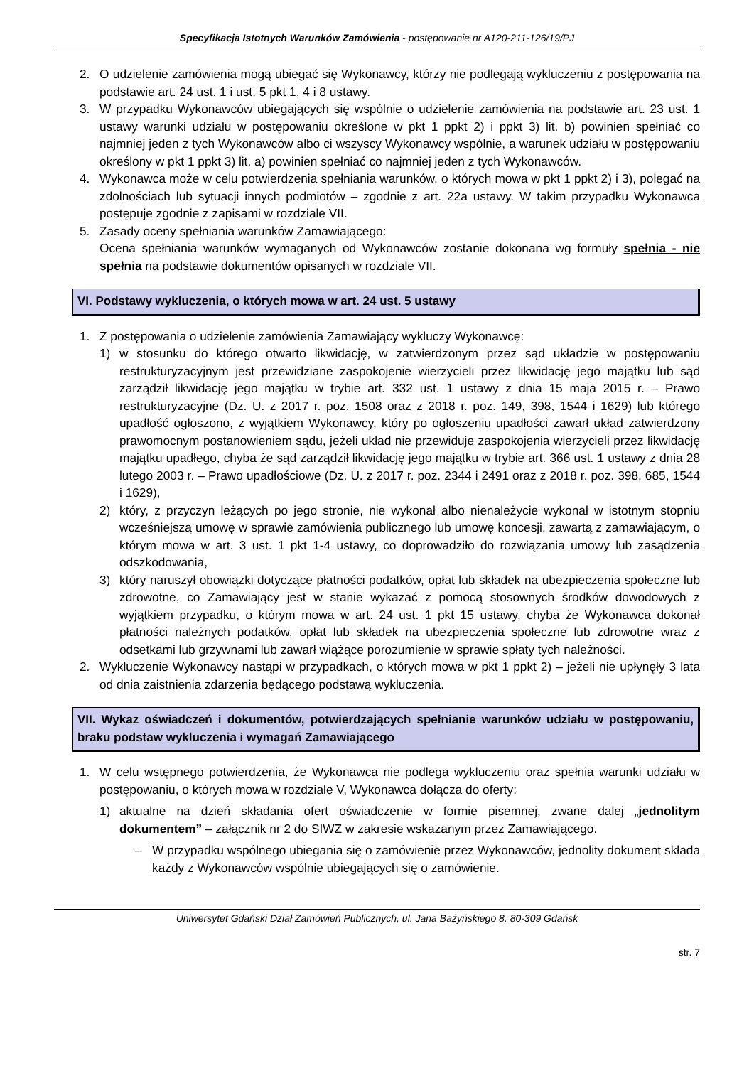Specyfikacja Istotnych Warunków Zamówienia - postępowanie nr A120-211-126/19/PJ
2. O udzielenie zamówienia mogą ubiegać się Wykonawcy, którzy nie podlegają wykluczeniu z postępowania na podstawie art. 24 ust. 1 i ust. 5 pkt 1, 4 i 8 ustawy.
3. W przypadku Wykonawców ubiegających się wspólnie o udzielenie zamówienia na podstawie art. 23 ust. 1 ustawy warunki udziału w postępowaniu określone w pkt 1 ppkt 2) i ppkt 3) lit. b) powinien spełniać co najmniej jeden z tych Wykonawców albo ci wszyscy Wykonawcy wspólnie, a warunek udziału w postępowaniu określony w pkt 1 ppkt 3) lit. a) powinien spełniać co najmniej jeden z tych Wykonawców.
4. Wykonawca może w celu potwierdzenia spełniania warunków, o których mowa w pkt 1 ppkt 2) i 3), polegać na zdolnościach lub sytuacji innych podmiotów – zgodnie z art. 22a ustawy. W takim przypadku Wykonawca postępuje zgodnie z zapisami w rozdziale VII.
5. Zasady oceny spełniania warunków Zamawiającego:
Ocena spełniania warunków wymaganych od Wykonawców zostanie dokonana wg formuły spełnia - nie spełnia na podstawie dokumentów opisanych w rozdziale VII.
VI. Podstawy wykluczenia, o których mowa w art. 24 ust. 5 ustawy
1. Z postępowania o udzielenie zamówienia Zamawiający wykluczy Wykonawcę:
1) w stosunku do którego otwarto likwidację, w zatwierdzonym przez sąd układzie w postępowaniu restrukturyzacyjnym jest przewidziane zaspokojenie wierzycieli przez likwidację jego majątku lub sąd zarządził likwidację jego majątku w trybie art. 332 ust. 1 ustawy z dnia 15 maja 2015 r. – Prawo restrukturyzacyjne (Dz. U. z 2017 r. poz. 1508 oraz z 2018 r. poz. 149, 398, 1544 i 1629) lub którego upadłość ogłoszono, z wyjątkiem Wykonawcy, który po ogłoszeniu upadłości zawarł układ zatwierdzony prawomocnym postanowieniem sądu, jeżeli układ nie przewiduje zaspokojenia wierzycieli przez likwidację majątku upadłego, chyba że sąd zarządził likwidację jego majątku w trybie art. 366 ust. 1 ustawy z dnia 28 lutego 2003 r. – Prawo upadłościowe (Dz. U. z 2017 r. poz. 2344 i 2491 oraz z 2018 r. poz. 398, 685, 1544 i 1629),
2) który, z przyczyn leżących po jego stronie, nie wykonał albo nienależycie wykonał w istotnym stopniu wcześniejszą umowę w sprawie zamówienia publicznego lub umowę koncesji, zawartą z zamawiającym, o którym mowa w art. 3 ust. 1 pkt 1-4 ustawy, co doprowadziło do rozwiązania umowy lub zasądzenia odszkodowania,
3) który naruszył obowiązki dotyczące płatności podatków, opłat lub składek na ubezpieczenia społeczne lub zdrowotne, co Zamawiający jest w stanie wykazać z pomocą stosownych środków dowodowych z wyjątkiem przypadku, o którym mowa w art. 24 ust. 1 pkt 15 ustawy, chyba że Wykonawca dokonał płatności należnych podatków, opłat lub składek na ubezpieczenia społeczne lub zdrowotne wraz z odsetkami lub grzywnami lub zawarł wiążące porozumienie w sprawie spłaty tych należności.
2. Wykluczenie Wykonawcy nastąpi w przypadkach, o których mowa w pkt 1 ppkt 2) – jeżeli nie upłynęły 3 lata od dnia zaistnienia zdarzenia będącego podstawą wykluczenia.
VII. Wykaz oświadczeń i dokumentów, potwierdzających spełnianie warunków udziału w postępowaniu, braku podstaw wykluczenia i wymagań Zamawiającego
1. W celu wstępnego potwierdzenia, że Wykonawca nie podlega wykluczeniu oraz spełnia warunki udziału w postępowaniu, o których mowa w rozdziale V, Wykonawca dołącza do oferty:
1) aktualne na dzień składania ofert oświadczenie w formie pisemnej, zwane dalej „jednolitym dokumentem” – załącznik nr 2 do SIWZ w zakresie wskazanym przez Zamawiającego.
– W przypadku wspólnego ubiegania się o zamówienie przez Wykonawców, jednolity dokument składa każdy z Wykonawców wspólnie ubiegających się o zamówienie.
Uniwersytet Gdański Dział Zamówień Publicznych, ul. Jana Bażyńskiego 8, 80-309 Gdańsk
str. 7